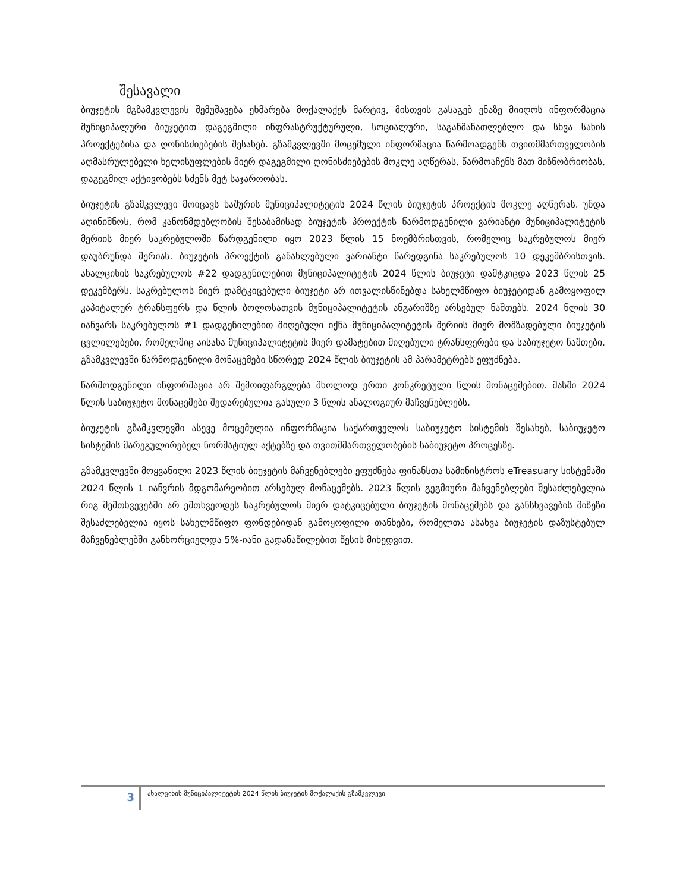შესავალი
ბიუჯეტის მგზამკვლევის შემუშავება ეხმარება მოქალაქეს მარტივ, მისთვის გასაგებ ენაზე მიიღოს ინფორმაცია მუნიციპალური ბიუჯეტით დაგეგმილი ინფრასტრუქტურული, სოციალური, საგანმანათლებლო და სხვა სახის პროექტებისა და ღონისძიებების შესახებ. გზამკვლევში მოცემული ინფორმაცია წარმოადგენს თვითმმართველობის აღმასრულებელი ხელისუფლების მიერ დაგეგმილი ღონისძიებების მოკლე აღწერას, წარმოაჩენს მათ მიზნობრიობას, დაგეგმილ აქტივობებს სძენს მეტ საჯაროობას.
ბიუჯეტის გზამკვლევი მოიცავს ხაშურის მუნიციპალიტეტის 2024 წლის ბიუჯეტის პროექტის მოკლე აღწერას. უნდა აღინიშნოს, რომ კანონმდებლობის შესაბამისად ბიუჯეტის პროექტის წარმოდგენილი ვარიანტი მუნიციპალიტეტის მერიის მიერ საკრებულოში წარდგენილი იყო 2023 წლის 15 ნოემბრისთვის, რომელიც საკრებულოს მიერ დაუბრუნდა მერიას. ბიუჯეტის პროექტის განახლებული ვარიანტი წარედგინა საკრებულოს 10 დეკემბრისთვის. ახალციხის საკრებულოს #22 დადგენილებით მუნიციპალიტეტის 2024 წლის ბიუჯეტი დამტკიცდა 2023 წლის 25 დეკემბერს. საკრებულოს მიერ დამტკიცებული ბიუჯეტი არ ითვალისწინებდა სახელმწიფო ბიუჯეტიდან გამოყოფილ კაპიტალურ ტრანსფერს და წლის ბოლოსათვის მუნიციპალიტეტის ანგარიშზე არსებულ ნაშთებს. 2024 წლის 30 იანვარს საკრებულოს #1 დადგენილებით მიღებული იქნა მუნიციპალიტეტის მერიის მიერ მომზადებული ბიუჯეტის ცვლილებები, რომელშიც აისახა მუნიციპალიტეტის მიერ დამატებით მიღებული ტრანსფერები და საბიუჯეტო ნაშთები. გზამკვლევში წარმოდგენილი მონაცემები სწორედ 2024 წლის ბიუჯეტის ამ პარამეტრებს ეფუძნება.
წარმოდგენილი ინფორმაცია არ შემოიფარგლება მხოლოდ ერთი კონკრეტული წლის მონაცემებით. მასში 2024 წლის საბიუჯეტო მონაცემები შედარებულია გასული 3 წლის ანალოგიურ მაჩვენებლებს.
ბიუჯეტის გზამკვლევში ასევე მოცემულია ინფორმაცია საქართველოს საბიუჯეტო სისტემის შესახებ, საბიუჯეტო სისტემის მარეგულირებელ ნორმატიულ აქტებზე და თვითმმართველობების საბიუჯეტო პროცესზე.
გზამკვლევში მოყვანილი 2023 წლის ბიუჯეტის მაჩვენებლები ეფუძნება ფინანსთა სამინისტროს eTreasuary სისტემაში 2024 წლის 1 იანვრის მდგომარეობით არსებულ მონაცემებს. 2023 წლის გეგმიური მაჩვენებლები შესაძლებელია რიგ შემთხვევებში არ ემთხვეოდეს საკრებულოს მიერ დატკიცებული ბიუჯეტის მონაცემებს და განსხვავების მიზეზი შესაძლებელია იყოს სახელმწიფო ფონდებიდან გამოყოფილი თანხები, რომელთა ასახვა ბიუჯეტის დაზუსტებულ მაჩვენებლებში განხორციელდა 5%-იანი გადანაწილებით წესის მიხედვით.
3
ახალციხის მუნიციპალიტეტის 2024 წლის ბიუჯეტის მოქალაქის გზამკვლევი